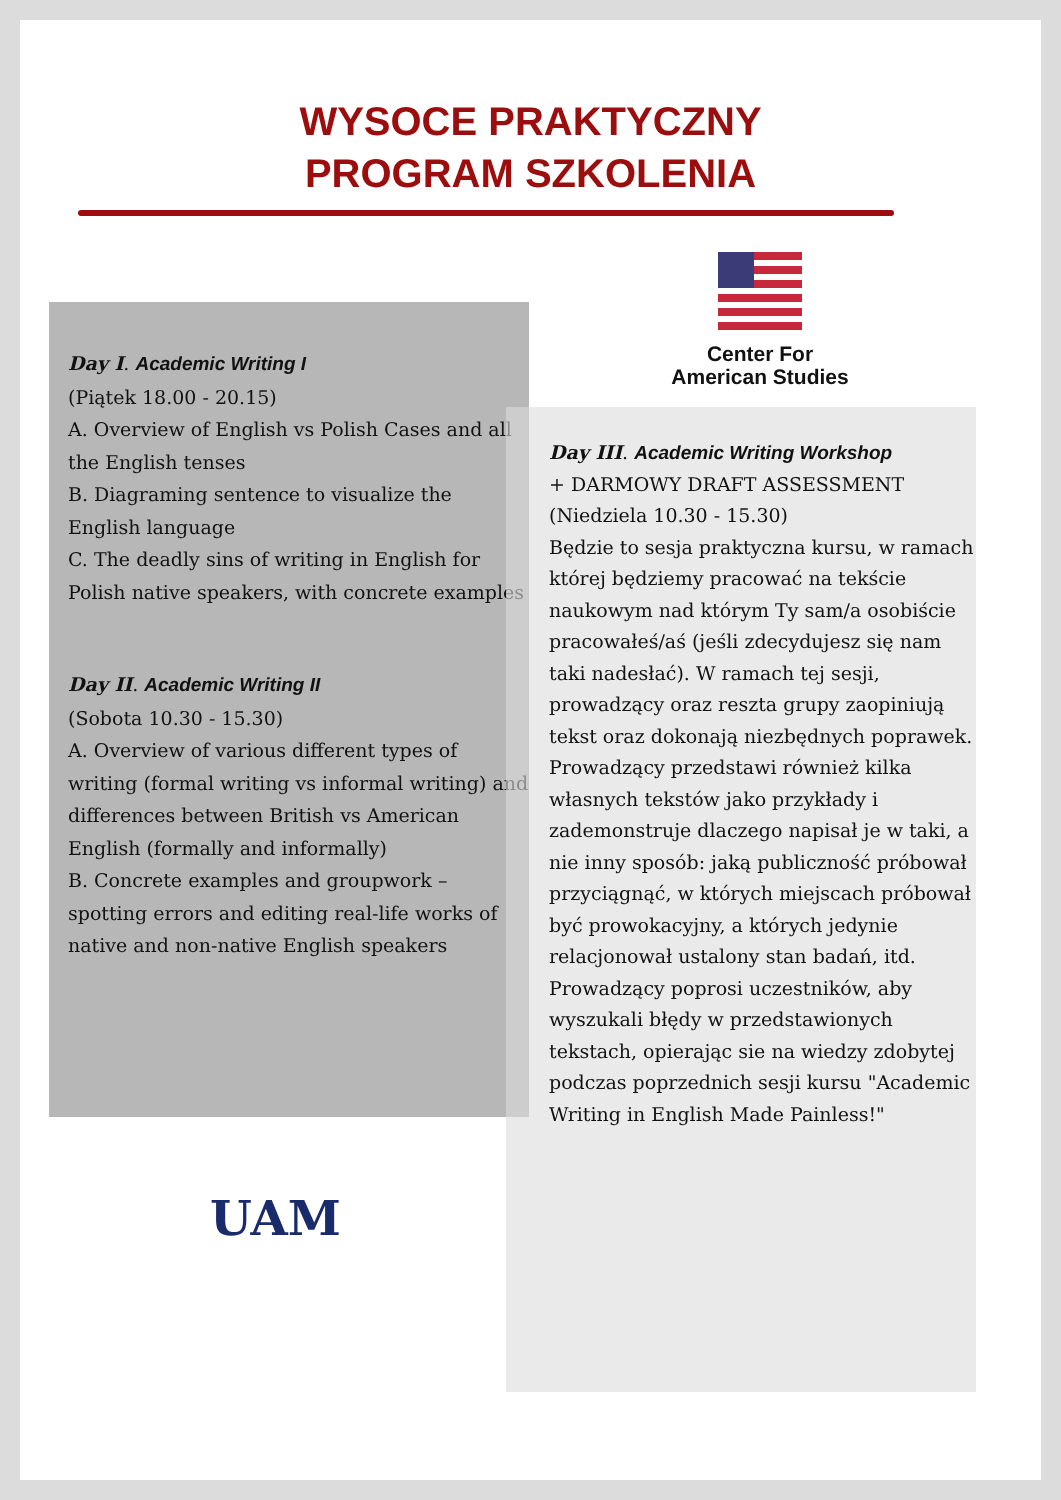WYSOCE PRAKTYCZNY
PROGRAM SZKOLENIA
Center For
American Studies
Day I. Academic Writing I
(Piątek 18.00 - 20.15)
A. Overview of English vs Polish Cases and all the English tenses
B. Diagraming sentence to visualize the English language
C. The deadly sins of writing in English for Polish native speakers, with concrete examples
Day II. Academic Writing II
(Sobota 10.30 - 15.30)
A. Overview of various different types of writing (formal writing vs informal writing) and differences between British vs American English (formally and informally)
B. Concrete examples and groupwork – spotting errors and editing real-life works of native and non-native English speakers
Day III. Academic Writing Workshop
+ DARMOWY DRAFT ASSESSMENT
(Niedziela 10.30 - 15.30)
Będzie to sesja praktyczna kursu, w ramach której będziemy pracować na tekście naukowym nad którym Ty sam/a osobiście pracowałeś/aś (jeśli zdecydujesz się nam taki nadesłać). W ramach tej sesji, prowadzący oraz reszta grupy zaopiniują tekst oraz dokonają niezbędnych poprawek. Prowadzący przedstawi również kilka własnych tekstów jako przykłady i zademonstruje dlaczego napisał je w taki, a nie inny sposób: jaką publiczność próbował przyciągnąć, w których miejscach próbował być prowokacyjny, a których jedynie relacjonował ustalony stan badań, itd. Prowadzący poprosi uczestników, aby wyszukali błędy w przedstawionych tekstach, opierając sie na wiedzy zdobytej podczas poprzednich sesji kursu "Academic Writing in English Made Painless!"
UAM